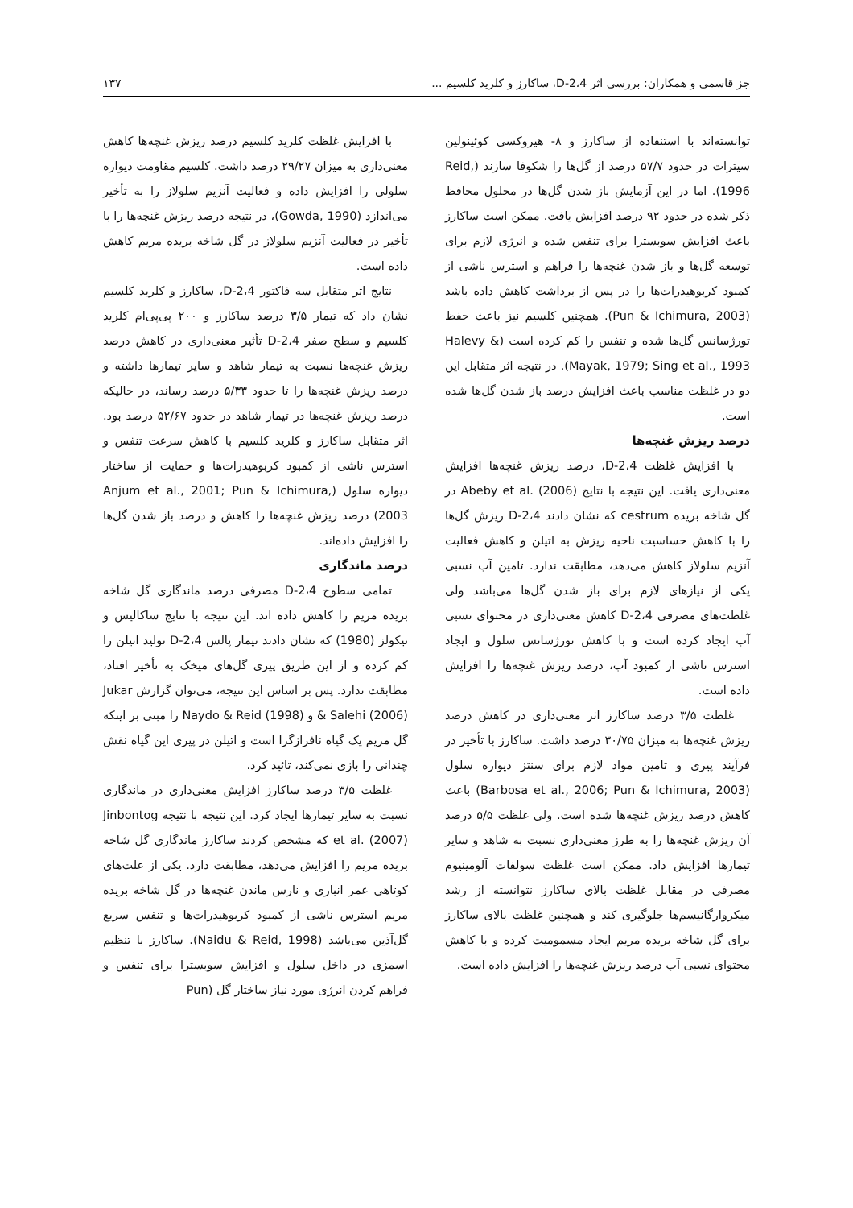جز قاسمی و همکاران: بررسی اثر 2،4-D، ساکارز و کلرید کلسیم ... ۱۳۷
توانسته‌اند با استنفاده از ساکارز و ۸- هیروکسی کوئینولین سیترات در حدود ۵۷/۷ درصد از گل‌ها را شکوفا سازند (Reid, 1996). اما در این آزمایش باز شدن گل‌ها در محلول محافظ ذکر شده در حدود ۹۲ درصد افزایش یافت. ممکن است ساکارز باعث افزایش سوبسترا برای تنفس شده و انرژی لازم برای توسعه گل‌ها و باز شدن غنچه‌ها را فراهم و استرس ناشی از کمبود کربوهیدرات‌ها را در پس از برداشت کاهش داده باشد (Pun & Ichimura, 2003). همچنین کلسیم نیز باعث حفظ تورژسانس گل‌ها شده و تنفس را کم کرده است (Halevy & Mayak, 1979; Sing et al., 1993). در نتیجه اثر متقابل این دو در غلظت مناسب باعث افزایش درصد باز شدن گل‌ها شده است.
درصد ریزش غنچه‌ها
با افزایش غلظت 2،4-D، درصد ریزش غنچه‌ها افزایش معنی‌داری یافت. این نتیجه با نتایج Abeby et al. (2006) در گل شاخه بریده cestrum که نشان دادند 2،4-D ریزش گل‌ها را با کاهش حساسیت ناحیه ریزش به اتیلن و کاهش فعالیت آنزیم سلولاز کاهش می‌دهد، مطابقت ندارد. تامین آب نسبی یکی از نیازهای لازم برای باز شدن گل‌ها می‌باشد ولی غلظت‌های مصرفی 2،4-D کاهش معنی‌داری در محتوای نسبی آب ایجاد کرده است و با کاهش تورژسانس سلول و ایجاد استرس ناشی از کمبود آب، درصد ریزش غنچه‌ها را افزایش داده است.
غلظت ۳/۵ درصد ساکارز اثر معنی‌داری در کاهش درصد ریزش غنچه‌ها به میزان ۳۰/۷۵ درصد داشت. ساکارز با تأخیر در فرآیند پیری و تامین مواد لازم برای سنتز دیواره سلول (Barbosa et al., 2006; Pun & Ichimura, 2003) باعث کاهش درصد ریزش غنچه‌ها شده است. ولی غلظت ۵/۵ درصد آن ریزش غنچه‌ها را به طرز معنی‌داری نسبت به شاهد و سایر تیمارها افزایش داد. ممکن است غلظت سولفات آلومینیوم مصرفی در مقابل غلظت بالای ساکارز نتوانسته از رشد میکروارگانیسم‌ها جلوگیری کند و همچنین غلظت بالای ساکارز برای گل شاخه بریده مریم ایجاد مسمومیت کرده و با کاهش محتوای نسبی آب درصد ریزش غنچه‌ها را افزایش داده است.
با افزایش غلظت کلرید کلسیم درصد ریزش غنچه‌ها کاهش معنی‌داری به میزان ۲۹/۲۷ درصد داشت. کلسیم مقاومت دیواره سلولی را افزایش داده و فعالیت آنزیم سلولاز را به تأخیر می‌اندازد (Gowda, 1990)، در نتیجه درصد ریزش غنچه‌ها را با تأخیر در فعالیت آنزیم سلولاز در گل شاخه بریده مریم کاهش داده است.
نتایج اثر متقابل سه فاکتور 2،4-D، ساکارز و کلرید کلسیم نشان داد که تیمار ۳/۵ درصد ساکارز و ۲۰۰ پی‌پی‌ام کلرید کلسیم و سطح صفر 2،4-D تأثیر معنی‌داری در کاهش درصد ریزش غنچه‌ها نسبت به تیمار شاهد و سایر تیمارها داشته و درصد ریزش غنچه‌ها را تا حدود ۵/۳۳ درصد رساند، در حالیکه درصد ریزش غنچه‌ها در تیمار شاهد در حدود ۵۲/۶۷ درصد بود. اثر متقابل ساکارز و کلرید کلسیم با کاهش سرعت تنفس و استرس ناشی از کمبود کربوهیدرات‌ها و حمایت از ساختار دیواره سلول (Anjum et al., 2001; Pun & Ichimura, 2003) درصد ریزش غنچه‌ها را کاهش و درصد باز شدن گل‌ها را افزایش داده‌اند.
درصد ماندگاری
تمامی سطوح 2،4-D مصرفی درصد ماندگاری گل شاخه بریده مریم را کاهش داده اند. این نتیجه با نتایج ساکالیس و نیکولز (1980) که نشان دادند تیمار پالس 2،4-D تولید اتیلن را کم کرده و از این طریق پیری گل‌های میخک به تأخیر افتاد، مطابقت ندارد. پس بر اساس این نتیجه، می‌توان گزارش Jukar & Salehi (2006) و Naydo & Reid (1998) را مبنی بر اینکه گل مریم یک گیاه نافرازگرا است و اتیلن در پیری این گیاه نقش چندانی را بازی نمی‌کند، تائید کرد.
غلظت ۳/۵ درصد ساکارز افزایش معنی‌داری در ماندگاری نسبت به سایر تیمارها ایجاد کرد. این نتیجه با نتیجه Jinbontog et al. (2007) که مشخص کردند ساکارز ماندگاری گل شاخه بریده مریم را افزایش می‌دهد، مطابقت دارد. یکی از علت‌های کوتاهی عمر انباری و نارس ماندن غنچه‌ها در گل شاخه بریده مریم استرس ناشی از کمبود کربوهیدرات‌ها و تنفس سریع گل‌آذین می‌باشد (Naidu & Reid, 1998). ساکارز با تنظیم اسمزی در داخل سلول و افزایش سوبسترا برای تنفس و فراهم کردن انرژی مورد نیاز ساختار گل (Pun